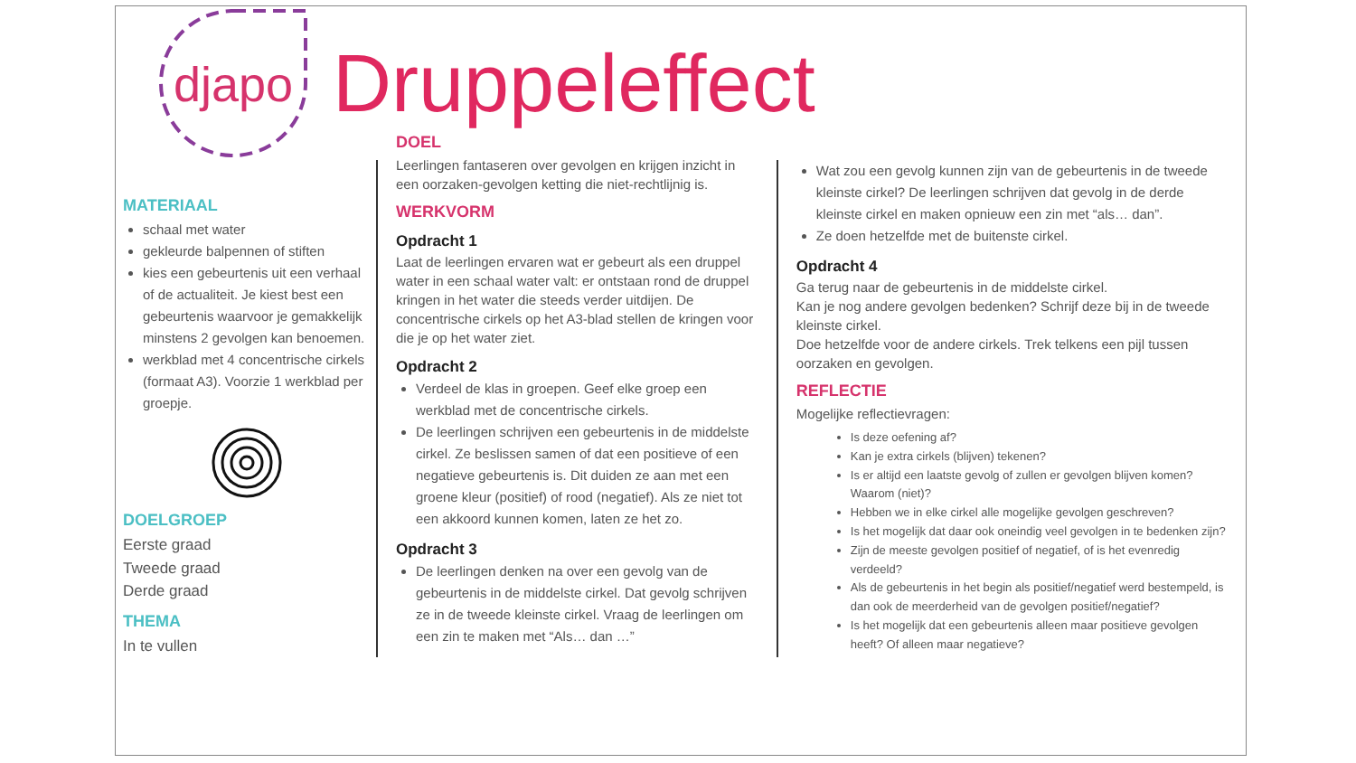djapo
Druppeleffect
MATERIAAL
schaal met water
gekleurde balpennen of stiften
kies een gebeurtenis uit een verhaal of de actualiteit. Je kiest best een gebeurtenis waarvoor je gemakkelijk minstens 2 gevolgen kan benoemen.
werkblad met 4 concentrische cirkels (formaat A3). Voorzie 1 werkblad per groepje.
DOELGROEP
Eerste graad
Tweede graad
Derde graad
THEMA
In te vullen
DOEL
Leerlingen fantaseren over gevolgen en krijgen inzicht in een oorzaken-gevolgen ketting die niet-rechtlijnig is.
WERKVORM
Opdracht 1
Laat de leerlingen ervaren wat er gebeurt als een druppel water in een schaal water valt: er ontstaan rond de druppel kringen in het water die steeds verder uitdijen. De concentrische cirkels op het A3-blad stellen de kringen voor die je op het water ziet.
Opdracht 2
Verdeel de klas in groepen. Geef elke groep een werkblad met de concentrische cirkels.
De leerlingen schrijven een gebeurtenis in de middelste cirkel. Ze beslissen samen of dat een positieve of een negatieve gebeurtenis is. Dit duiden ze aan met een groene kleur (positief) of rood (negatief). Als ze niet tot een akkoord kunnen komen, laten ze het zo.
Opdracht 3
De leerlingen denken na over een gevolg van de gebeurtenis in de middelste cirkel. Dat gevolg schrijven ze in de tweede kleinste cirkel. Vraag de leerlingen om een zin te maken met “Als… dan …”
Wat zou een gevolg kunnen zijn van de gebeurtenis in de tweede kleinste cirkel? De leerlingen schrijven dat gevolg in de derde kleinste cirkel en maken opnieuw een zin met “als… dan”.
Ze doen hetzelfde met de buitenste cirkel.
Opdracht 4
Ga terug naar de gebeurtenis in de middelste cirkel.
Kan je nog andere gevolgen bedenken? Schrijf deze bij in de tweede kleinste cirkel.
Doe hetzelfde voor de andere cirkels. Trek telkens een pijl tussen oorzaken en gevolgen.
REFLECTIE
Mogelijke reflectievragen:
Is deze oefening af?
Kan je extra cirkels (blijven) tekenen?
Is er altijd een laatste gevolg of zullen er gevolgen blijven komen? Waarom (niet)?
Hebben we in elke cirkel alle mogelijke gevolgen geschreven?
Is het mogelijk dat daar ook oneindig veel gevolgen in te bedenken zijn?
Zijn de meeste gevolgen positief of negatief, of is het evenredig verdeeld?
Als de gebeurtenis in het begin als positief/negatief werd bestempeld, is dan ook de meerderheid van de gevolgen positief/negatief?
Is het mogelijk dat een gebeurtenis alleen maar positieve gevolgen heeft? Of alleen maar negatieve?